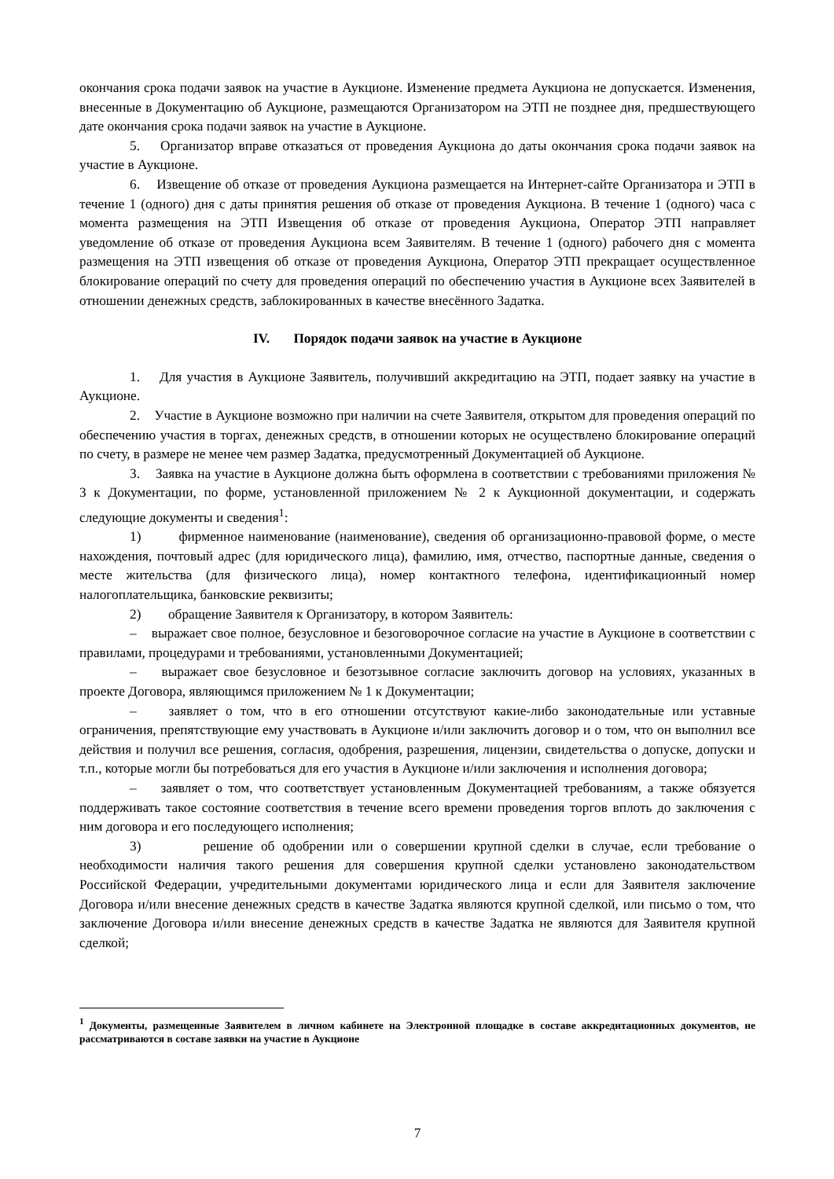окончания срока подачи заявок на участие в Аукционе. Изменение предмета Аукциона не допускается. Изменения, внесенные в Документацию об Аукционе, размещаются Организатором на ЭТП не позднее дня, предшествующего дате окончания срока подачи заявок на участие в Аукционе.
5. Организатор вправе отказаться от проведения Аукциона до даты окончания срока подачи заявок на участие в Аукционе.
6. Извещение об отказе от проведения Аукциона размещается на Интернет-сайте Организатора и ЭТП в течение 1 (одного) дня с даты принятия решения об отказе от проведения Аукциона. В течение 1 (одного) часа с момента размещения на ЭТП Извещения об отказе от проведения Аукциона, Оператор ЭТП направляет уведомление об отказе от проведения Аукциона всем Заявителям. В течение 1 (одного) рабочего дня с момента размещения на ЭТП извещения об отказе от проведения Аукциона, Оператор ЭТП прекращает осуществленное блокирование операций по счету для проведения операций по обеспечению участия в Аукционе всех Заявителей в отношении денежных средств, заблокированных в качестве внесённого Задатка.
IV. Порядок подачи заявок на участие в Аукционе
1. Для участия в Аукционе Заявитель, получивший аккредитацию на ЭТП, подает заявку на участие в Аукционе.
2. Участие в Аукционе возможно при наличии на счете Заявителя, открытом для проведения операций по обеспечению участия в торгах, денежных средств, в отношении которых не осуществлено блокирование операций по счету, в размере не менее чем размер Задатка, предусмотренный Документацией об Аукционе.
3. Заявка на участие в Аукционе должна быть оформлена в соответствии с требованиями приложения № 3 к Документации, по форме, установленной приложением № 2 к Аукционной документации, и содержать следующие документы и сведения<sup>1</sup>:
1) фирменное наименование (наименование), сведения об организационно-правовой форме, о месте нахождения, почтовый адрес (для юридического лица), фамилию, имя, отчество, паспортные данные, сведения о месте жительства (для физического лица), номер контактного телефона, идентификационный номер налогоплательщика, банковские реквизиты;
2) обращение Заявителя к Организатору, в котором Заявитель:
– выражает свое полное, безусловное и безоговорочное согласие на участие в Аукционе в соответствии с правилами, процедурами и требованиями, установленными Документацией;
– выражает свое безусловное и безотзывное согласие заключить договор на условиях, указанных в проекте Договора, являющимся приложением № 1 к Документации;
– заявляет о том, что в его отношении отсутствуют какие-либо законодательные или уставные ограничения, препятствующие ему участвовать в Аукционе и/или заключить договор и о том, что он выполнил все действия и получил все решения, согласия, одобрения, разрешения, лицензии, свидетельства о допуске, допуски и т.п., которые могли бы потребоваться для его участия в Аукционе и/или заключения и исполнения договора;
– заявляет о том, что соответствует установленным Документацией требованиям, а также обязуется поддерживать такое состояние соответствия в течение всего времени проведения торгов вплоть до заключения с ним договора и его последующего исполнения;
3) решение об одобрении или о совершении крупной сделки в случае, если требование о необходимости наличия такого решения для совершения крупной сделки установлено законодательством Российской Федерации, учредительными документами юридического лица и если для Заявителя заключение Договора и/или внесение денежных средств в качестве Задатка являются крупной сделкой, или письмо о том, что заключение Договора и/или внесение денежных средств в качестве Задатка не являются для Заявителя крупной сделкой;
<sup>1</sup> Документы, размещенные Заявителем в личном кабинете на Электронной площадке в составе аккредитационных документов, не рассматриваются в составе заявки на участие в Аукционе
7